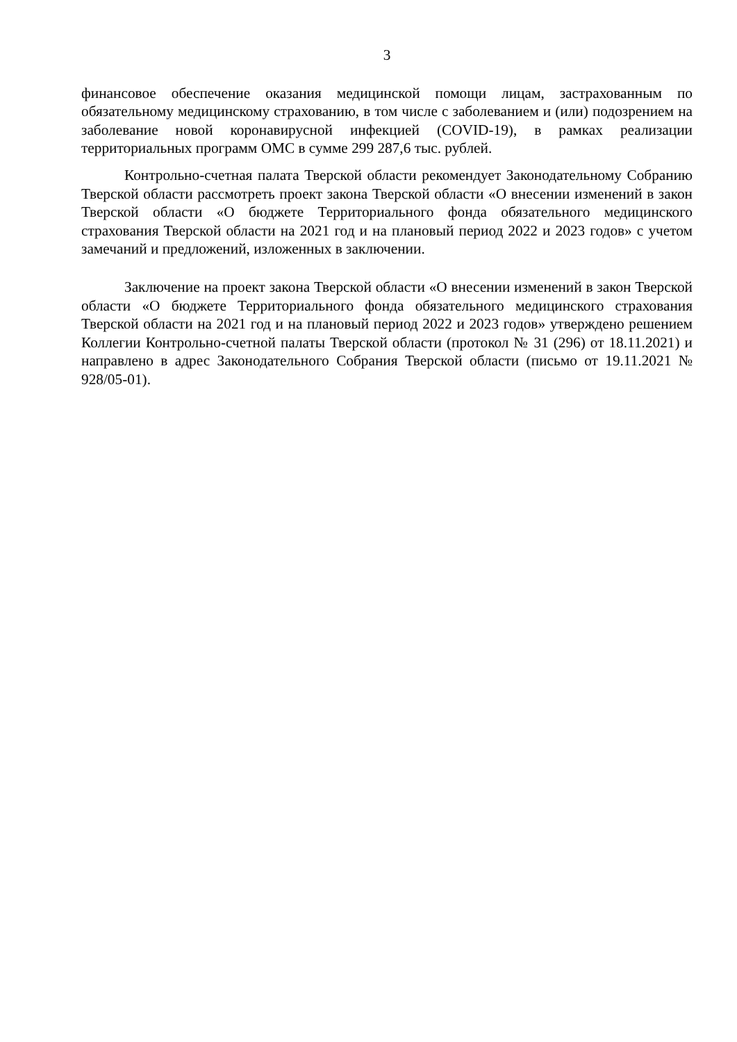3
финансовое обеспечение оказания медицинской помощи лицам, застрахованным по обязательному медицинскому страхованию, в том числе с заболеванием и (или) подозрением на заболевание новой коронавирусной инфекцией (COVID-19), в рамках реализации территориальных программ ОМС в сумме 299 287,6 тыс. рублей.
Контрольно-счетная палата Тверской области рекомендует Законодательному Собранию Тверской области рассмотреть проект закона Тверской области «О внесении изменений в закон Тверской области «О бюджете Территориального фонда обязательного медицинского страхования Тверской области на 2021 год и на плановый период 2022 и 2023 годов» с учетом замечаний и предложений, изложенных в заключении.
Заключение на проект закона Тверской области «О внесении изменений в закон Тверской области «О бюджете Территориального фонда обязательного медицинского страхования Тверской области на 2021 год и на плановый период 2022 и 2023 годов» утверждено решением Коллегии Контрольно-счетной палаты Тверской области (протокол № 31 (296) от 18.11.2021) и направлено в адрес Законодательного Собрания Тверской области (письмо от 19.11.2021 № 928/05-01).